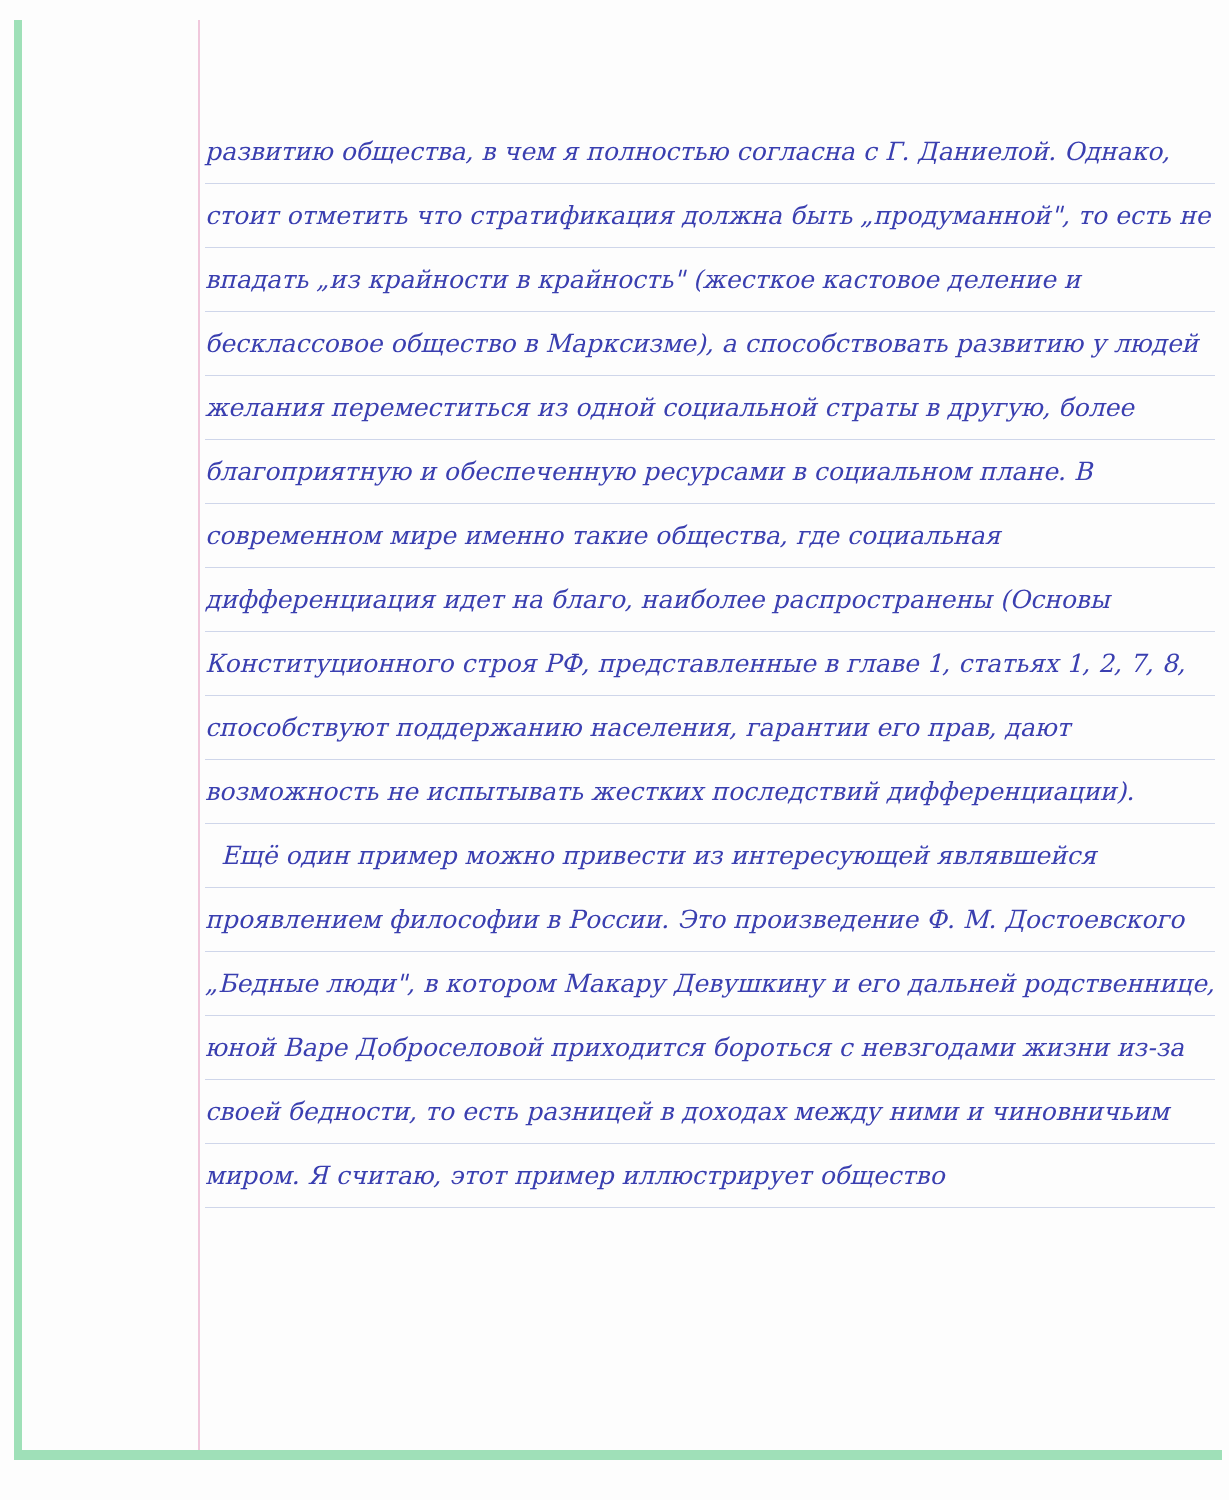развитию общества, в чем я полностью согласна с Г. Даниелой. Однако, стоит отметить что стратификация должна быть „продуманной", то есть не впадать „из крайности в крайность" (жесткое кастовое деление и бесклассовое общество в Марксизме), а способствовать развитию у людей желания переместиться из одной социальной страты в другую, более благоприятную и обеспеченную ресурсами в социальном плане. В современном мире именно такие общества, где социальная дифференциация идет на благо, наиболее распространены (Основы Конституционного строя РФ, представленные в главе 1, статьях 1, 2, 7, 8, способствуют поддержанию населения, гарантии его прав, дают возможность не испытывать жестких последствий дифференциации).
Ещё один пример можно привести из интересующей являвшейся проявлением философии в России. Это произведение Ф. М. Достоевского „Бедные люди", в котором Макару Девушкину и его дальней родственнице, юной Варе Доброселовой приходится бороться с невзгодами жизни из-за своей бедности, то есть разницей в доходах между ними и чиновничьим миром. Я считаю, этот пример иллюстрирует общество